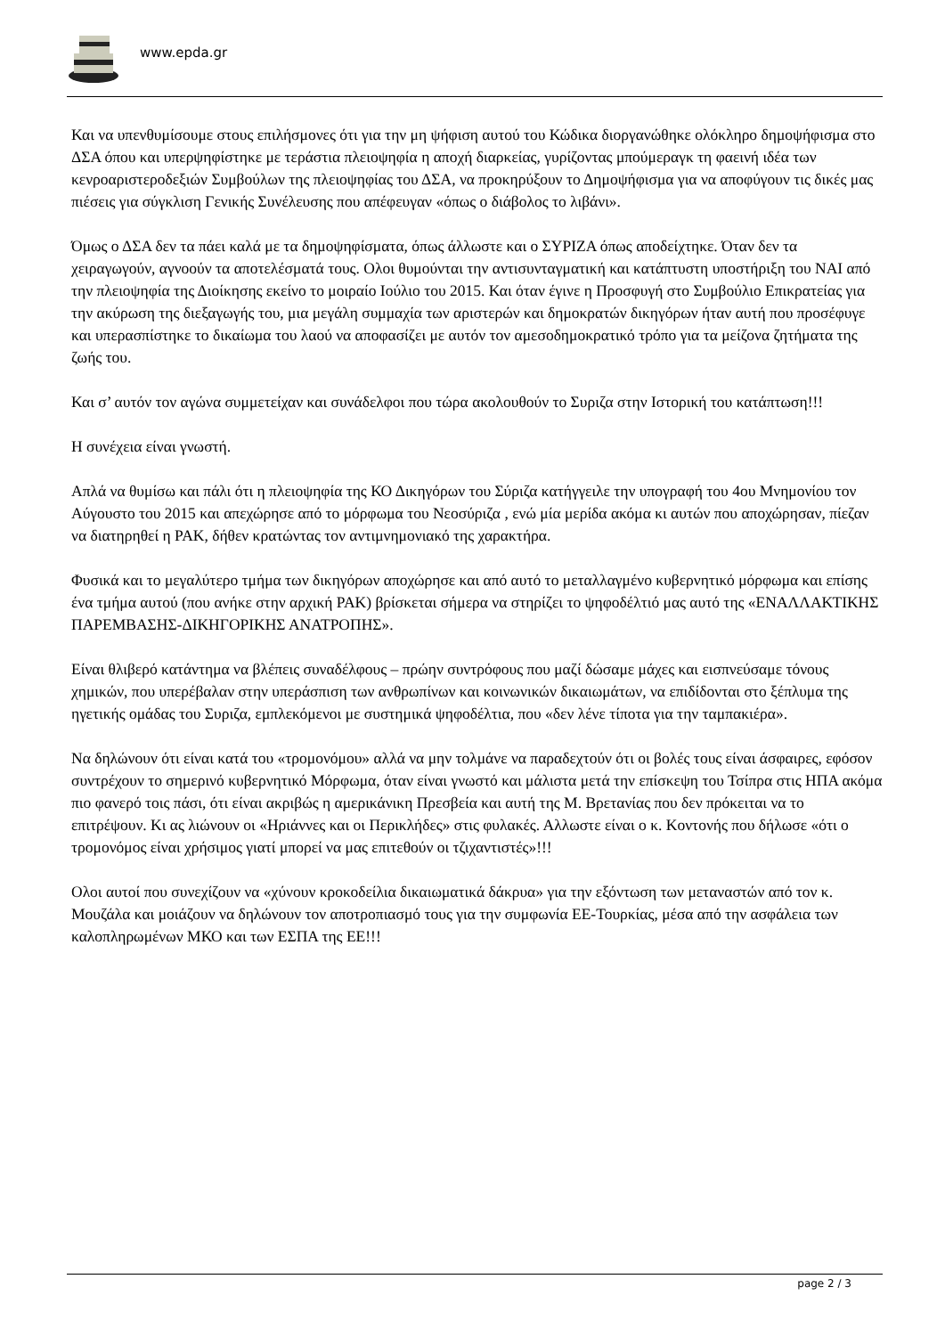www.epda.gr
Και να υπενθυμίσουμε στους επιλήσμονες ότι για την μη ψήφιση αυτού του Κώδικα διοργανώθηκε ολόκληρο δημοψήφισμα στο ΔΣΑ όπου και υπερψηφίστηκε με τεράστια πλειοψηφία η αποχή διαρκείας, γυρίζοντας μπούμεραγκ τη φαεινή ιδέα των κενροαριστεροδεξιών Συμβούλων της πλειοψηφίας του ΔΣΑ, να προκηρύξουν το Δημοψήφισμα για να αποφύγουν τις δικές μας πιέσεις για σύγκλιση Γενικής Συνέλευσης που απέφευγαν «όπως ο διάβολος το λιβάνι».
Όμως ο ΔΣΑ δεν τα πάει καλά με τα δημοψηφίσματα, όπως άλλωστε και ο ΣΥΡΙΖΑ όπως αποδείχτηκε. Όταν δεν τα χειραγωγούν, αγνοούν τα αποτελέσματά τους. Ολοι θυμούνται την αντισυνταγματική και κατάπτυστη υποστήριξη του ΝΑΙ από την πλειοψηφία της Διοίκησης εκείνο το μοιραίο Ιούλιο του 2015. Και όταν έγινε η Προσφυγή στο Συμβούλιο Επικρατείας για την ακύρωση της διεξαγωγής του, μια μεγάλη συμμαχία των αριστερών και δημοκρατών δικηγόρων ήταν αυτή που προσέφυγε και υπερασπίστηκε το δικαίωμα του λαού να αποφασίζει με αυτόν τον αμεσοδημοκρατικό τρόπο για τα μείζονα ζητήματα της ζωής του.
Και σ’ αυτόν τον αγώνα συμμετείχαν και συνάδελφοι που τώρα ακολουθούν το Συριζα στην Ιστορική του κατάπτωση!!!
Η συνέχεια είναι γνωστή.
Απλά να θυμίσω και πάλι ότι η πλειοψηφία της ΚΟ Δικηγόρων του Σύριζα κατήγγειλε την υπογραφή του 4ου Μνημονίου τον Αύγουστο του 2015 και απεχώρησε από το μόρφωμα του Νεοσύριζα , ενώ μία μερίδα ακόμα κι αυτών που αποχώρησαν, πίεζαν να διατηρηθεί η ΡΑΚ, δήθεν κρατώντας τον αντιμνημονιακό της χαρακτήρα.
Φυσικά και το μεγαλύτερο τμήμα των δικηγόρων αποχώρησε και από αυτό το μεταλλαγμένο κυβερνητικό μόρφωμα και επίσης ένα τμήμα αυτού (που ανήκε στην αρχική ΡΑΚ) βρίσκεται σήμερα να στηρίζει το ψηφοδέλτιό μας αυτό της «ΕΝΑΛΛΑΚΤΙΚΗΣ ΠΑΡΕΜΒΑΣΗΣ-ΔΙΚΗΓΟΡΙΚΗΣ ΑΝΑΤΡΟΠΗΣ».
Είναι θλιβερό κατάντημα να βλέπεις συναδέλφους – πρώην συντρόφους που μαζί δώσαμε μάχες και εισπνεύσαμε τόνους χημικών, που υπερέβαλαν στην υπεράσπιση των ανθρωπίνων και κοινωνικών δικαιωμάτων, να επιδίδονται στο ξέπλυμα της ηγετικής ομάδας του Συριζα, εμπλεκόμενοι με συστημικά ψηφοδέλτια, που «δεν λένε τίποτα για την ταμπακιέρα».
Να δηλώνουν ότι είναι κατά του «τρομονόμου» αλλά να μην τολμάνε να παραδεχτούν ότι οι βολές τους είναι άσφαιρες, εφόσον συντρέχουν το σημερινό κυβερνητικό Μόρφωμα, όταν είναι γνωστό και μάλιστα μετά την επίσκεψη του Τσίπρα στις ΗΠΑ ακόμα πιο φανερό τοις πάσι, ότι είναι ακριβώς η αμερικάνικη Πρεσβεία και αυτή της Μ. Βρετανίας που δεν πρόκειται να το επιτρέψουν. Κι ας λιώνουν οι «Ηριάννες και οι Περικλήδες» στις φυλακές. Αλλωστε είναι ο κ. Κοντονής που δήλωσε «ότι ο τρομονόμος είναι χρήσιμος γιατί μπορεί να μας επιτεθούν οι τζιχαντιστές»!!!
Ολοι αυτοί που συνεχίζουν να «χύνουν κροκοδείλια δικαιωματικά δάκρυα» για την εξόντωση των μεταναστών από τον κ. Μουζάλα και μοιάζουν να δηλώνουν τον αποτροπιασμό τους για την συμφωνία ΕΕ-Τουρκίας, μέσα από την ασφάλεια των καλοπληρωμένων ΜΚΟ και των ΕΣΠΑ της ΕΕ!!!
page 2 / 3